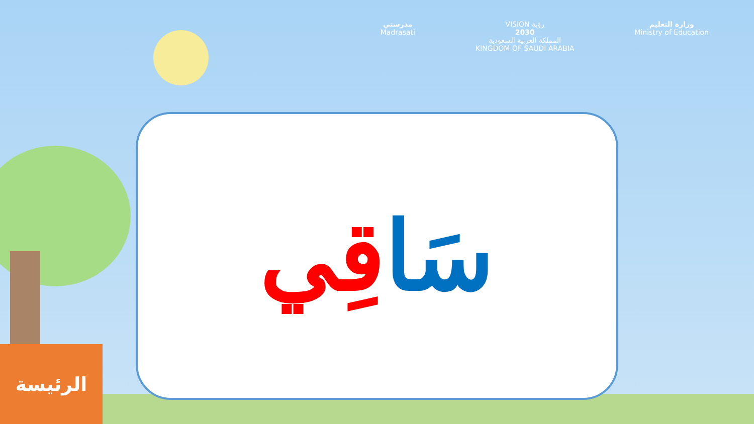مدرستي
Madrasati
VISION رؤية
2030
المملكة العربية السعودية
KINGDOM OF SAUDI ARABIA
وزارة التعليم
Ministry of Education
سَا قِي
الرئيسة